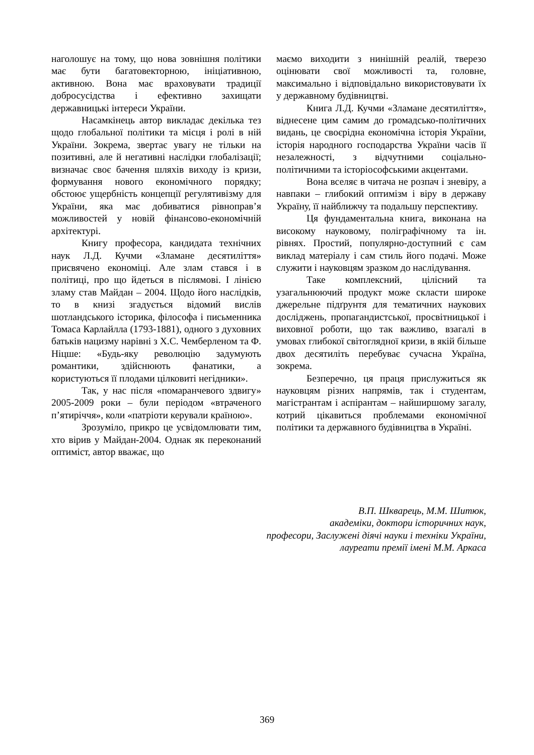наголошує на тому, що нова зовнішня політики має бути багатовекторною, ініціативною, активною. Вона має враховувати традиції добросусідства і ефективно захищати державницькі інтереси України.
Насамкінець автор викладає декілька тез щодо глобальної політики та місця і ролі в ній України. Зокрема, звертає увагу не тільки на позитивні, але й негативні наслідки глобалізації; визначає своє бачення шляхів виходу із кризи, формування нового економічного порядку; обстоює ущербність концепції регулятивізму для України, яка має добиватися рівноправ’я можливостей у новій фінансово-економічній архітектурі.
Книгу професора, кандидата технічних наук Л.Д. Кучми «Зламане десятиліття» присвячено економіці. Але злам стався і в політиці, про що йдеться в післямові. І лінією зламу став Майдан – 2004. Щодо його наслідків, то в книзі згадується відомий вислів шотландського історика, філософа і письменника Томаса Карлайлла (1793-1881), одного з духовних батьків нацизму нарівні з Х.С. Чемберленом та Ф. Ніцше: «Будь-яку революцію задумують романтики, здійснюють фанатики, а користуються її плодами цілковиті негідники».
Так, у нас після «помаранчевого здвигу» 2005-2009 роки – були періодом «втраченого п’ятиріччя», коли «патріоти керували країною».
Зрозуміло, прикро це усвідомлювати тим, хто вірив у Майдан-2004. Однак як переконаний оптиміст, автор вважає, що
маємо виходити з нинішній реалій, тверезо оцінювати свої можливості та, головне, максимально і відповідально використовувати їх у державному будівництві.
Книга Л.Д. Кучми «Зламане десятиліття», віднесене цим самим до громадсько-політичних видань, це своєрідна економічна історія України, історія народного господарства України часів її незалежності, з відчутними соціально-політичними та історіософськими акцентами.
Вона вселяє в читача не розпач і зневіру, а навпаки – глибокий оптимізм і віру в державу Україну, її найближчу та подальшу перспективу.
Ця фундаментальна книга, виконана на високому науковому, поліграфічному та ін. рівнях. Простий, популярно-доступний є сам виклад матеріалу і сам стиль його подачі. Може служити і науковцям зразком до наслідування.
Таке комплексний, цілісний та узагальнюючий продукт може скласти широке джерельне підґрунтя для тематичних наукових досліджень, пропагандистської, просвітницької і виховної роботи, що так важливо, взагалі в умовах глибокої світоглядної кризи, в якій більше двох десятиліть перебуває сучасна Україна, зокрема.
Безперечно, ця праця прислужиться як науковцям різних напрямів, так і студентам, магістрантам і аспірантам – найширшому загалу, котрий цікавиться проблемами економічної політики та державного будівництва в Україні.
В.П. Шкварець, М.М. Шитюк,
академіки, доктори історичних наук,
професори, Заслужені діячі науки і техніки України,
лауреати премії імені М.М. Аркаса
369